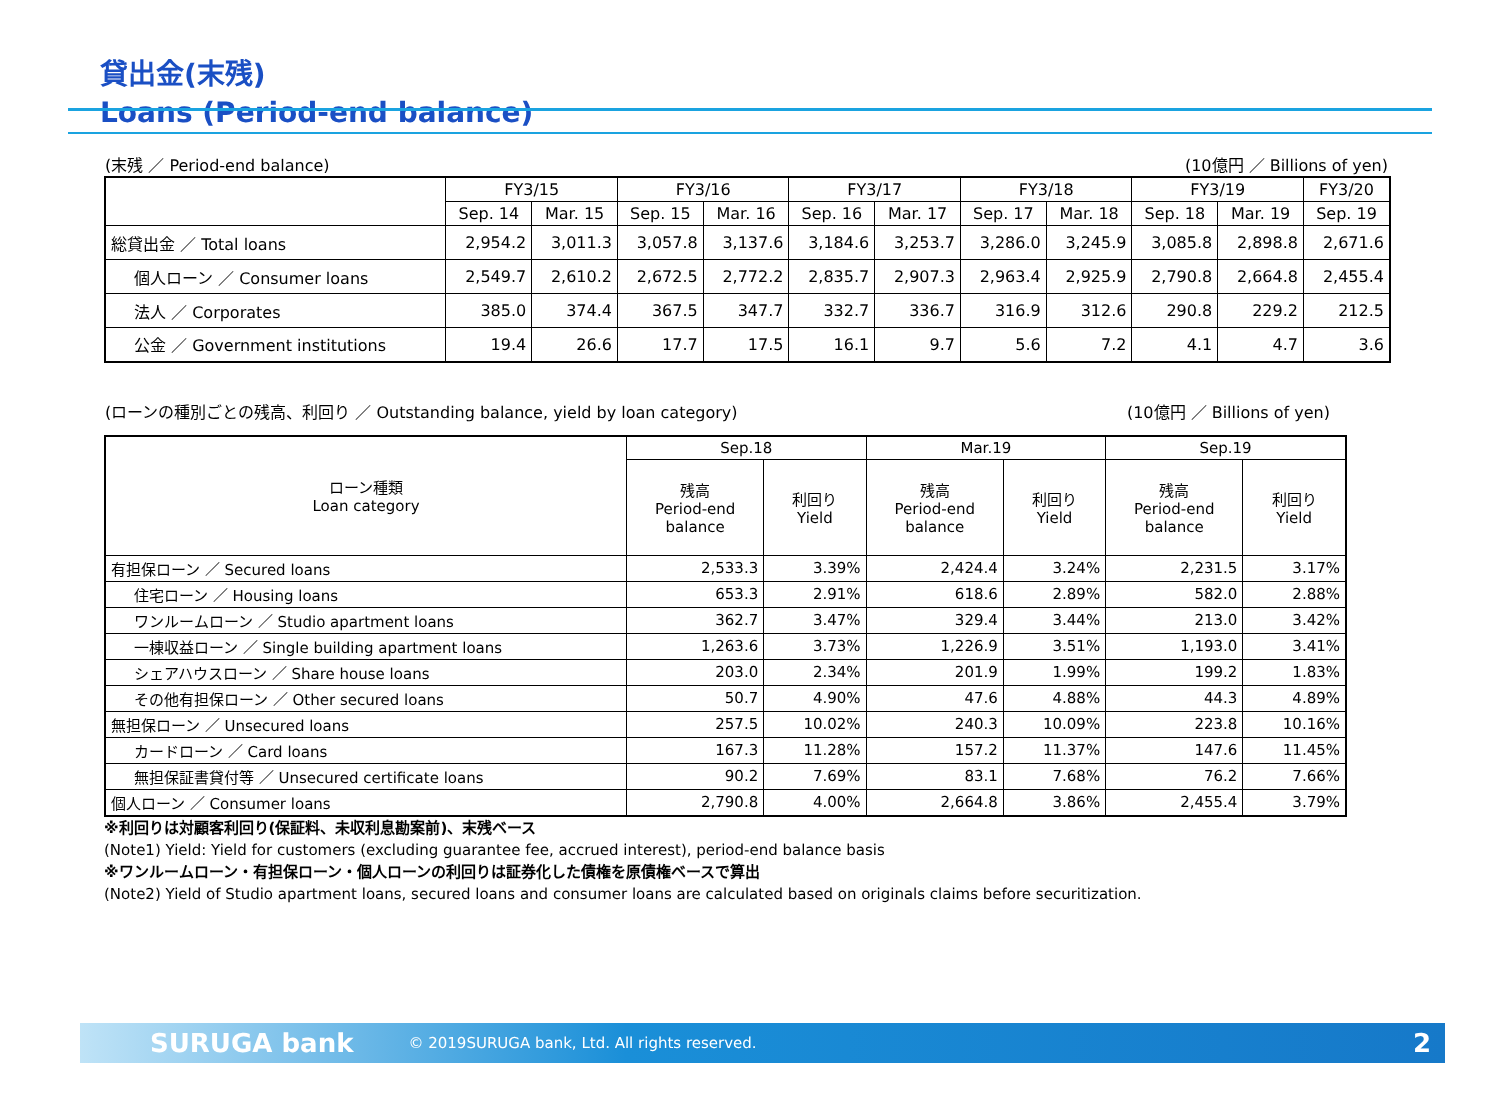貸出金(末残)
Loans (Period-end balance)
(末残 ／ Period-end balance) (10億円 ／ Billions of yen)
| | FY3/15 | | FY3/16 | | FY3/17 | | FY3/18 | | FY3/19 | | FY3/20 |
| --- | --- | --- | --- | --- | --- | --- | --- | --- | --- | --- | --- |
| | Sep. 14 | Mar. 15 | Sep. 15 | Mar. 16 | Sep. 16 | Mar. 17 | Sep. 17 | Mar. 18 | Sep. 18 | Mar. 19 | Sep. 19 |
| 総貸出金 ／ Total loans | 2,954.2 | 3,011.3 | 3,057.8 | 3,137.6 | 3,184.6 | 3,253.7 | 3,286.0 | 3,245.9 | 3,085.8 | 2,898.8 | 2,671.6 |
| 個人ローン ／ Consumer loans | 2,549.7 | 2,610.2 | 2,672.5 | 2,772.2 | 2,835.7 | 2,907.3 | 2,963.4 | 2,925.9 | 2,790.8 | 2,664.8 | 2,455.4 |
| 法人 ／ Corporates | 385.0 | 374.4 | 367.5 | 347.7 | 332.7 | 336.7 | 316.9 | 312.6 | 290.8 | 229.2 | 212.5 |
| 公金 ／ Government institutions | 19.4 | 26.6 | 17.7 | 17.5 | 16.1 | 9.7 | 5.6 | 7.2 | 4.1 | 4.7 | 3.6 |
(ローンの種別ごとの残高、利回り ／ Outstanding balance, yield by loan category) (10億円 ／ Billions of yen)
| ローン種類 Loan category | Sep.18 | | Mar.19 | | Sep.19 | |
| --- | --- | --- | --- | --- | --- | --- |
| | 残高 Period-end balance | 利回り Yield | 残高 Period-end balance | 利回り Yield | 残高 Period-end balance | 利回り Yield |
| 有担保ローン ／ Secured loans | 2,533.3 | 3.39% | 2,424.4 | 3.24% | 2,231.5 | 3.17% |
| 住宅ローン ／ Housing loans | 653.3 | 2.91% | 618.6 | 2.89% | 582.0 | 2.88% |
| ワンルームローン ／ Studio apartment loans | 362.7 | 3.47% | 329.4 | 3.44% | 213.0 | 3.42% |
| 一棟収益ローン ／ Single building apartment loans | 1,263.6 | 3.73% | 1,226.9 | 3.51% | 1,193.0 | 3.41% |
| シェアハウスローン ／ Share house loans | 203.0 | 2.34% | 201.9 | 1.99% | 199.2 | 1.83% |
| その他有担保ローン ／ Other secured loans | 50.7 | 4.90% | 47.6 | 4.88% | 44.3 | 4.89% |
| 無担保ローン ／ Unsecured loans | 257.5 | 10.02% | 240.3 | 10.09% | 223.8 | 10.16% |
| カードローン ／ Card loans | 167.3 | 11.28% | 157.2 | 11.37% | 147.6 | 11.45% |
| 無担保証書貸付等 ／ Unsecured certificate loans | 90.2 | 7.69% | 83.1 | 7.68% | 76.2 | 7.66% |
| 個人ローン ／ Consumer loans | 2,790.8 | 4.00% | 2,664.8 | 3.86% | 2,455.4 | 3.79% |
※利回りは対顧客利回り(保証料、未収利息勘案前)、末残ベース
(Note1) Yield: Yield for customers (excluding guarantee fee, accrued interest), period-end balance basis
※ワンルームローン・有担保ローン・個人ローンの利回りは証券化した債権を原債権ベースで算出
(Note2) Yield of Studio apartment loans, secured loans and consumer loans are calculated based on originals claims before securitization.
SURUGA bank © 2019SURUGA bank, Ltd. All rights reserved. 2